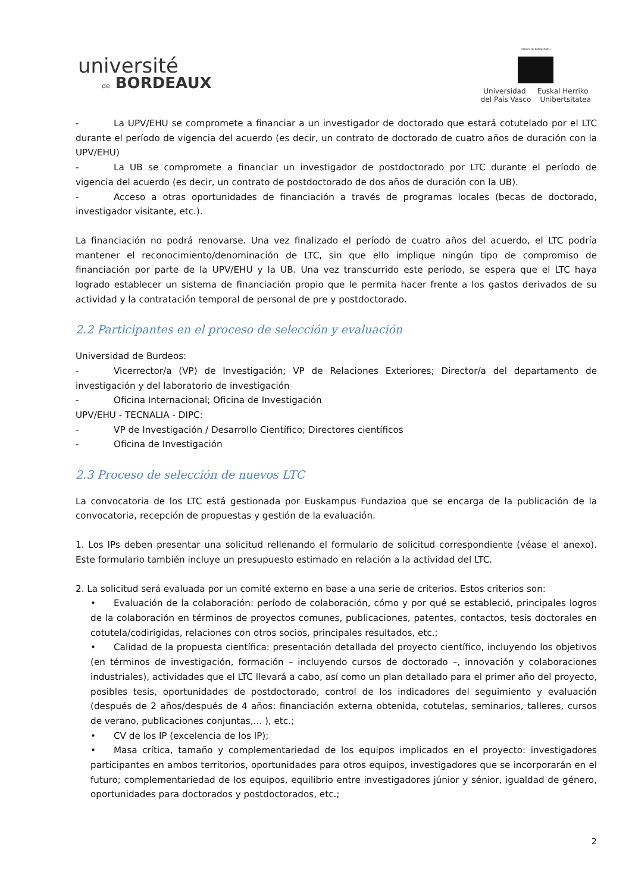université
de BORDEAUX
eman ta zabal zazu
Universidad Euskal Herriko
del País Vasco Unibertsitatea
- La UPV/EHU se compromete a financiar a un investigador de doctorado que estará cotutelado por el LTC durante el período de vigencia del acuerdo (es decir, un contrato de doctorado de cuatro años de duración con la UPV/EHU)
- La UB se compromete a financiar un investigador de postdoctorado por LTC durante el período de vigencia del acuerdo (es decir, un contrato de postdoctorado de dos años de duración con la UB).
- Acceso a otras oportunidades de financiación a través de programas locales (becas de doctorado, investigador visitante, etc.).
La financiación no podrá renovarse. Una vez finalizado el período de cuatro años del acuerdo, el LTC podría mantener el reconocimiento/denominación de LTC, sin que ello implique ningún tipo de compromiso de financiación por parte de la UPV/EHU y la UB. Una vez transcurrido este período, se espera que el LTC haya logrado establecer un sistema de financiación propio que le permita hacer frente a los gastos derivados de su actividad y la contratación temporal de personal de pre y postdoctorado.
2.2 Participantes en el proceso de selección y evaluación
Universidad de Burdeos:
- Vicerrector/a (VP) de Investigación; VP de Relaciones Exteriores; Director/a del departamento de investigación y del laboratorio de investigación
- Oficina Internacional; Oficina de Investigación
UPV/EHU - TECNALIA - DIPC:
- VP de Investigación / Desarrollo Científico; Directores científicos
- Oficina de Investigación
2.3 Proceso de selección de nuevos LTC
La convocatoria de los LTC está gestionada por Euskampus Fundazioa que se encarga de la publicación de la convocatoria, recepción de propuestas y gestión de la evaluación.
1. Los IPs deben presentar una solicitud rellenando el formulario de solicitud correspondiente (véase el anexo). Este formulario también incluye un presupuesto estimado en relación a la actividad del LTC.
2. La solicitud será evaluada por un comité externo en base a una serie de criterios. Estos criterios son:
• Evaluación de la colaboración: período de colaboración, cómo y por qué se estableció, principales logros de la colaboración en términos de proyectos comunes, publicaciones, patentes, contactos, tesis doctorales en cotutela/codirigidas, relaciones con otros socios, principales resultados, etc.;
• Calidad de la propuesta científica: presentación detallada del proyecto científico, incluyendo los objetivos (en términos de investigación, formación – incluyendo cursos de doctorado –, innovación y colaboraciones industriales), actividades que el LTC llevará a cabo, así como un plan detallado para el primer año del proyecto, posibles tesis, oportunidades de postdoctorado, control de los indicadores del seguimiento y evaluación (después de 2 años/después de 4 años: financiación externa obtenida, cotutelas, seminarios, talleres, cursos de verano, publicaciones conjuntas,... ), etc.;
• CV de los IP (excelencia de los IP);
• Masa crítica, tamaño y complementariedad de los equipos implicados en el proyecto: investigadores participantes en ambos territorios, oportunidades para otros equipos, investigadores que se incorporarán en el futuro; complementariedad de los equipos, equilibrio entre investigadores júnior y sénior, igualdad de género, oportunidades para doctorados y postdoctorados, etc.;
2